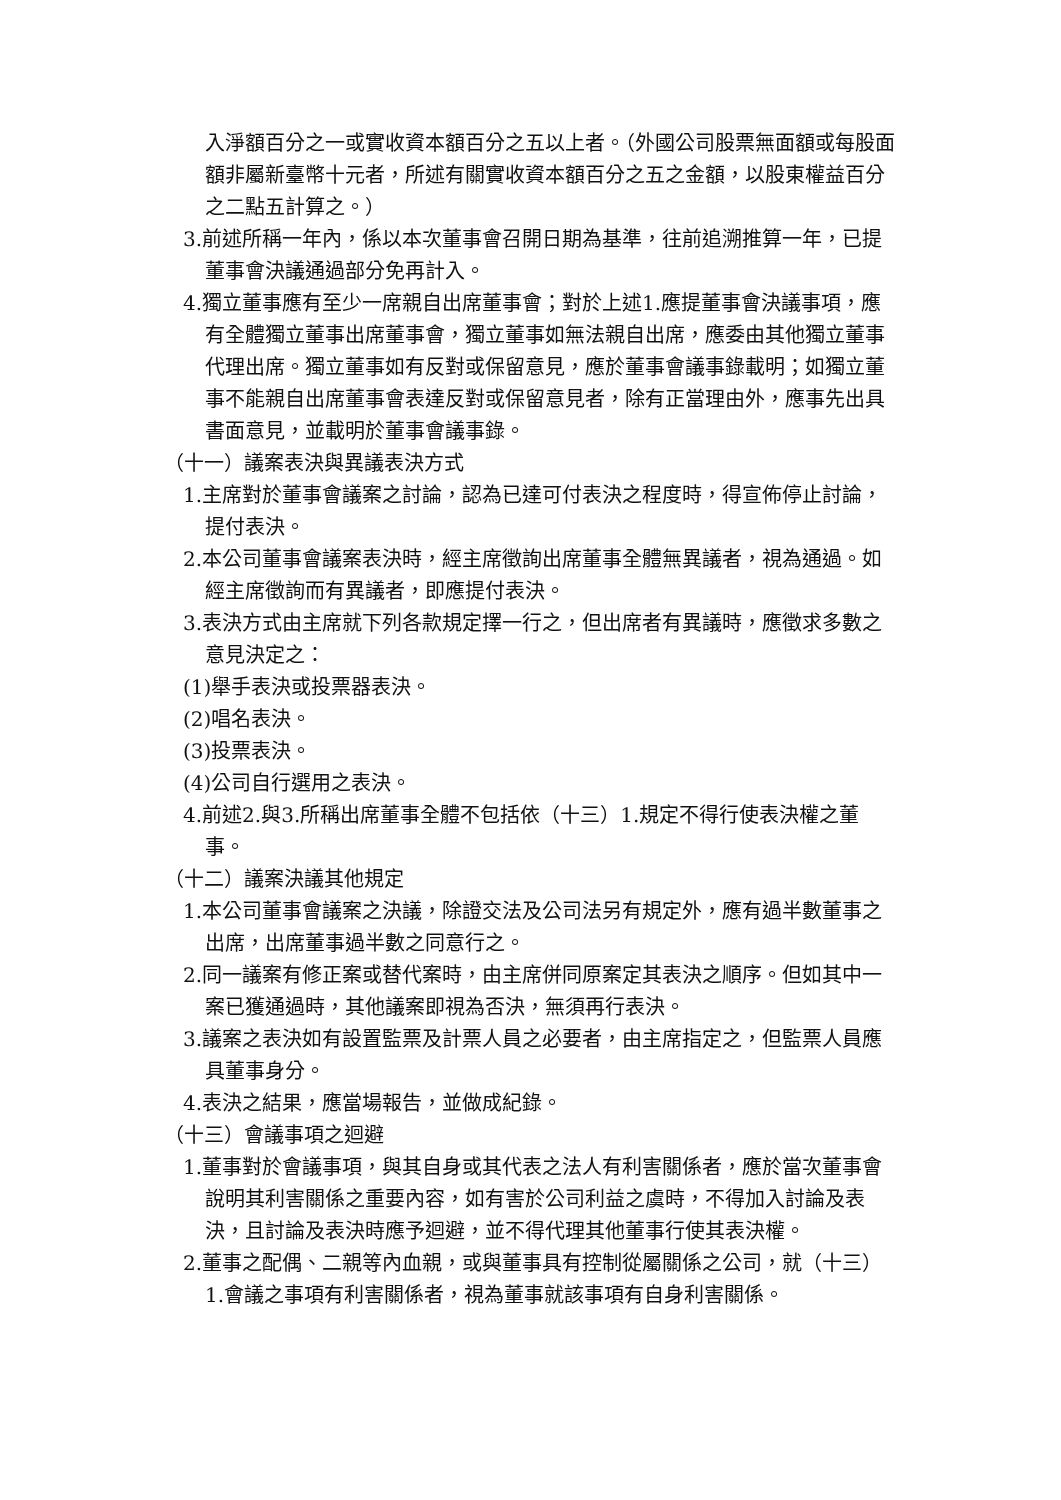入淨額百分之一或實收資本額百分之五以上者。（外國公司股票無面額或每股面額非屬新臺幣十元者，所述有關實收資本額百分之五之金額，以股東權益百分之二點五計算之。）
3.前述所稱一年內，係以本次董事會召開日期為基準，往前追溯推算一年，已提董事會決議通過部分免再計入。
4.獨立董事應有至少一席親自出席董事會；對於上述1.應提董事會決議事項，應有全體獨立董事出席董事會，獨立董事如無法親自出席，應委由其他獨立董事代理出席。獨立董事如有反對或保留意見，應於董事會議事錄載明；如獨立董事不能親自出席董事會表達反對或保留意見者，除有正當理由外，應事先出具書面意見，並載明於董事會議事錄。
（十一）議案表決與異議表決方式
1.主席對於董事會議案之討論，認為已達可付表決之程度時，得宣佈停止討論，提付表決。
2.本公司董事會議案表決時，經主席徵詢出席董事全體無異議者，視為通過。如經主席徵詢而有異議者，即應提付表決。
3.表決方式由主席就下列各款規定擇一行之，但出席者有異議時，應徵求多數之意見決定之：
(1)舉手表決或投票器表決。
(2)唱名表決。
(3)投票表決。
(4)公司自行選用之表決。
4.前述2.與3.所稱出席董事全體不包括依（十三）1.規定不得行使表決權之董事。
（十二）議案決議其他規定
1.本公司董事會議案之決議，除證交法及公司法另有規定外，應有過半數董事之出席，出席董事過半數之同意行之。
2.同一議案有修正案或替代案時，由主席併同原案定其表決之順序。但如其中一案已獲通過時，其他議案即視為否決，無須再行表決。
3.議案之表決如有設置監票及計票人員之必要者，由主席指定之，但監票人員應具董事身分。
4.表決之結果，應當場報告，並做成紀錄。
（十三）會議事項之迴避
1.董事對於會議事項，與其自身或其代表之法人有利害關係者，應於當次董事會說明其利害關係之重要內容，如有害於公司利益之虞時，不得加入討論及表決，且討論及表決時應予迴避，並不得代理其他董事行使其表決權。
2.董事之配偶、二親等內血親，或與董事具有控制從屬關係之公司，就（十三）1.會議之事項有利害關係者，視為董事就該事項有自身利害關係。